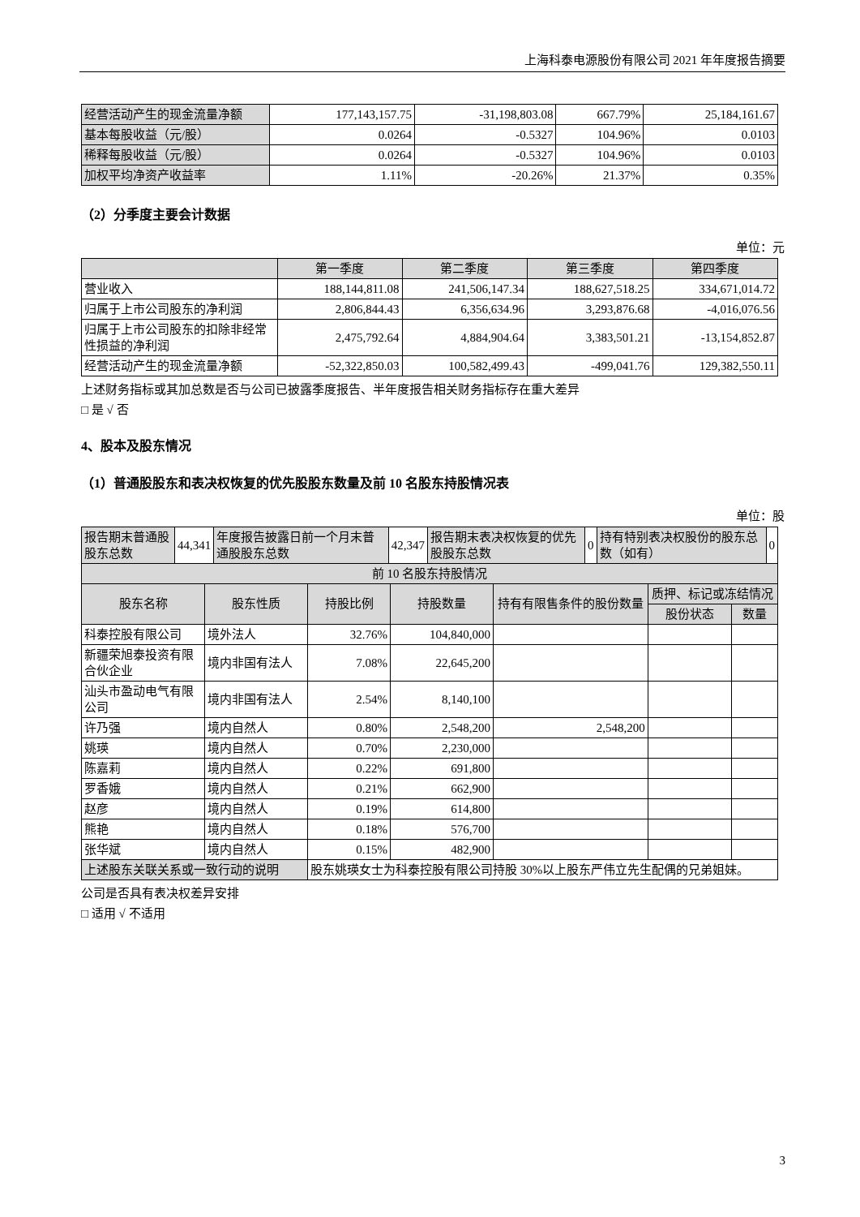上海科泰电源股份有限公司 2021 年年度报告摘要
| 经营活动产生的现金流量净额 | 177,143,157.75 | -31,198,803.08 | 667.79% | 25,184,161.67 |
| 基本每股收益（元/股） | 0.0264 | -0.5327 | 104.96% | 0.0103 |
| 稀释每股收益（元/股） | 0.0264 | -0.5327 | 104.96% | 0.0103 |
| 加权平均净资产收益率 | 1.11% | -20.26% | 21.37% | 0.35% |
（2）分季度主要会计数据
单位：元
| | 第一季度 | 第二季度 | 第三季度 | 第四季度 |
| --- | --- | --- | --- | --- |
| 营业收入 | 188,144,811.08 | 241,506,147.34 | 188,627,518.25 | 334,671,014.72 |
| 归属于上市公司股东的净利润 | 2,806,844.43 | 6,356,634.96 | 3,293,876.68 | -4,016,076.56 |
| 归属于上市公司股东的扣除非经常性损益的净利润 | 2,475,792.64 | 4,884,904.64 | 3,383,501.21 | -13,154,852.87 |
| 经营活动产生的现金流量净额 | -52,322,850.03 | 100,582,499.43 | -499,041.76 | 129,382,550.11 |
上述财务指标或其加总数是否与公司已披露季度报告、半年度报告相关财务指标存在重大差异
□ 是 √ 否
4、股本及股东情况
（1）普通股股东和表决权恢复的优先股股东数量及前 10 名股东持股情况表
单位：股
| 报告期末普通股股东总数 | 44,341 | 年度报告披露日前一个月末普通股股东总数 | 42,347 | 报告期末表决权恢复的优先股股东总数 | 0 | 持有特别表决权股份的股东总数（如有） | 0 |
| 前 10 名股东持股情况 | | | | | | |
| 股东名称 | 股东性质 | 持股比例 | 持股数量 | 持有有限售条件的股份数量 | 质押、标记或冻结情况 | |
| | | | | | 股份状态 | 数量 |
| 科泰控股有限公司 | 境外法人 | 32.76% | 104,840,000 | | | |
| 新疆荣旭泰投资有限合伙企业 | 境内非国有法人 | 7.08% | 22,645,200 | | | |
| 汕头市盈动电气有限公司 | 境内非国有法人 | 2.54% | 8,140,100 | | | |
| 许乃强 | 境内自然人 | 0.80% | 2,548,200 | 2,548,200 | | |
| 姚瑛 | 境内自然人 | 0.70% | 2,230,000 | | | |
| 陈嘉莉 | 境内自然人 | 0.22% | 691,800 | | | |
| 罗香娥 | 境内自然人 | 0.21% | 662,900 | | | |
| 赵彦 | 境内自然人 | 0.19% | 614,800 | | | |
| 熊艳 | 境内自然人 | 0.18% | 576,700 | | | |
| 张华斌 | 境内自然人 | 0.15% | 482,900 | | | |
| 上述股东关联关系或一致行动的说明 | | 股东姚瑛女士为科泰控股有限公司持股 30%以上股东严伟立先生配偶的兄弟姐妹。 | | | | |
公司是否具有表决权差异安排
□ 适用 √ 不适用
3